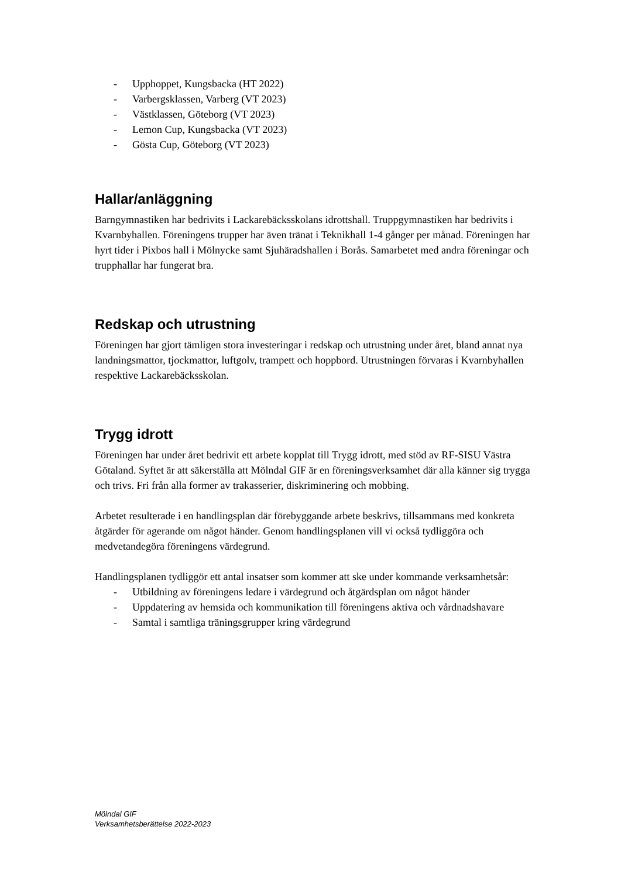- Upphoppet, Kungsbacka (HT 2022)
- Varbergsklassen, Varberg (VT 2023)
- Västklassen, Göteborg (VT 2023)
- Lemon Cup, Kungsbacka (VT 2023)
- Gösta Cup, Göteborg (VT 2023)
Hallar/anläggning
Barngymnastiken har bedrivits i Lackarebäcksskolans idrottshall. Truppgymnastiken har bedrivits i Kvarnbyhallen. Föreningens trupper har även tränat i Teknikhall 1-4 gånger per månad. Föreningen har hyrt tider i Pixbos hall i Mölnycke samt Sjuhäradshallen i Borås. Samarbetet med andra föreningar och trupphallar har fungerat bra.
Redskap och utrustning
Föreningen har gjort tämligen stora investeringar i redskap och utrustning under året, bland annat nya landningsmattor, tjockmattor, luftgolv, trampett och hoppbord. Utrustningen förvaras i Kvarnbyhallen respektive Lackarebäcksskolan.
Trygg idrott
Föreningen har under året bedrivit ett arbete kopplat till Trygg idrott, med stöd av RF-SISU Västra Götaland. Syftet är att säkerställa att Mölndal GIF är en föreningsverksamhet där alla känner sig trygga och trivs. Fri från alla former av trakasserier, diskriminering och mobbing.
Arbetet resulterade i en handlingsplan där förebyggande arbete beskrivs, tillsammans med konkreta åtgärder för agerande om något händer. Genom handlingsplanen vill vi också tydliggöra och medvetandegöra föreningens värdegrund.
Handlingsplanen tydliggör ett antal insatser som kommer att ske under kommande verksamhetsår:
- Utbildning av föreningens ledare i värdegrund och åtgärdsplan om något händer
- Uppdatering av hemsida och kommunikation till föreningens aktiva och vårdnadshavare
- Samtal i samtliga träningsgrupper kring värdegrund
Mölndal GIF
Verksamhetsberättelse 2022-2023